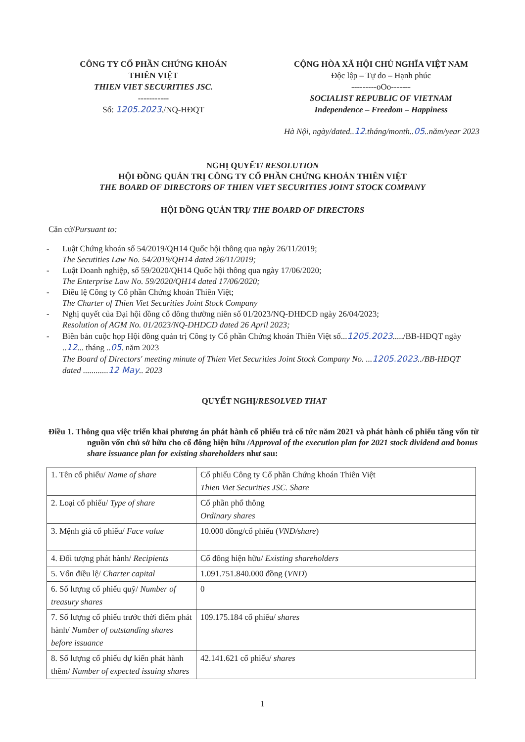CÔNG TY CỔ PHẦN CHỨNG KHOÁN
THIÊN VIỆT
THIEN VIET SECURITIES JSC.
-----------
Số: 1205.2023./NQ-HĐQT
CỘNG HÒA XÃ HỘI CHỦ NGHĨA VIỆT NAM
Độc lập – Tự do – Hạnh phúc
---------oOo-------
SOCIALIST REPUBLIC OF VIETNAM
Independence – Freedom – Happiness
Hà Nội, ngày/dated..12.tháng/month..05..năm/year 2023
NGHỊ QUYẾT/ RESOLUTION
HỘI ĐỒNG QUẢN TRỊ CÔNG TY CỔ PHẦN CHỨNG KHOÁN THIÊN VIỆT
THE BOARD OF DIRECTORS OF THIEN VIET SECURITIES JOINT STOCK COMPANY
HỘI ĐỒNG QUẢN TRỊ/ THE BOARD OF DIRECTORS
Căn cứ/Pursuant to:
- Luật Chứng khoán số 54/2019/QH14 Quốc hội thông qua ngày 26/11/2019;
The Secutities Law No. 54/2019/QH14 dated 26/11/2019;
- Luật Doanh nghiệp, số 59/2020/QH14 Quốc hội thông qua ngày 17/06/2020;
The Enterprise Law No. 59/2020/QH14 dated 17/06/2020;
- Điều lệ Công ty Cổ phần Chứng khoán Thiên Việt;
The Charter of Thien Viet Securities Joint Stock Company
- Nghị quyết của Đại hội đồng cổ đông thường niên số 01/2023/NQ-ĐHĐCĐ ngày 26/04/2023;
Resolution of AGM No. 01/2023/NQ-DHDCD dated 26 April 2023;
- Biên bản cuộc họp Hội đồng quản trị Công ty Cổ phần Chứng khoán Thiên Việt số...1205.2023...../BB-HĐQT ngày ..12... tháng ..05. năm 2023
The Board of Directors' meeting minute of Thien Viet Securities Joint Stock Company No. ...1205.2023../BB-HĐQT dated ............12 May.. 2023
QUYẾT NGHỊ/RESOLVED THAT
Điều 1. Thông qua việc triển khai phương án phát hành cổ phiếu trả cổ tức năm 2021 và phát hành cổ phiếu tăng vốn từ nguồn vốn chủ sở hữu cho cổ đông hiện hữu /Approval of the execution plan for 2021 stock dividend and bonus share issuance plan for existing shareholders như sau:
| 1. Tên cổ phiếu/ Name of share | Cổ phiếu Công ty Cổ phần Chứng khoán Thiên Việt Thien Viet Securities JSC. Share |
| 2. Loại cổ phiếu/ Type of share | Cổ phần phổ thông Ordinary shares |
| 3. Mệnh giá cổ phiếu/ Face value | 10.000 đồng/cổ phiếu ( VND/share ) |
| 4. Đối tượng phát hành/ Recipients | Cổ đông hiện hữu/ Existing shareholders |
| 5. Vốn điều lệ/ Charter capital | 1.091.751.840.000 đồng ( VND ) |
| 6. Số lượng cổ phiếu quỹ/ Number of treasury shares | 0 |
| 7. Số lượng cổ phiếu trước thời điểm phát hành/ Number of outstanding shares before issuance | 109.175.184 cổ phiếu/ shares |
| 8. Số lượng cổ phiếu dự kiến phát hành thêm/ Number of expected issuing shares | 42.141.621 cổ phiếu/ shares |
1